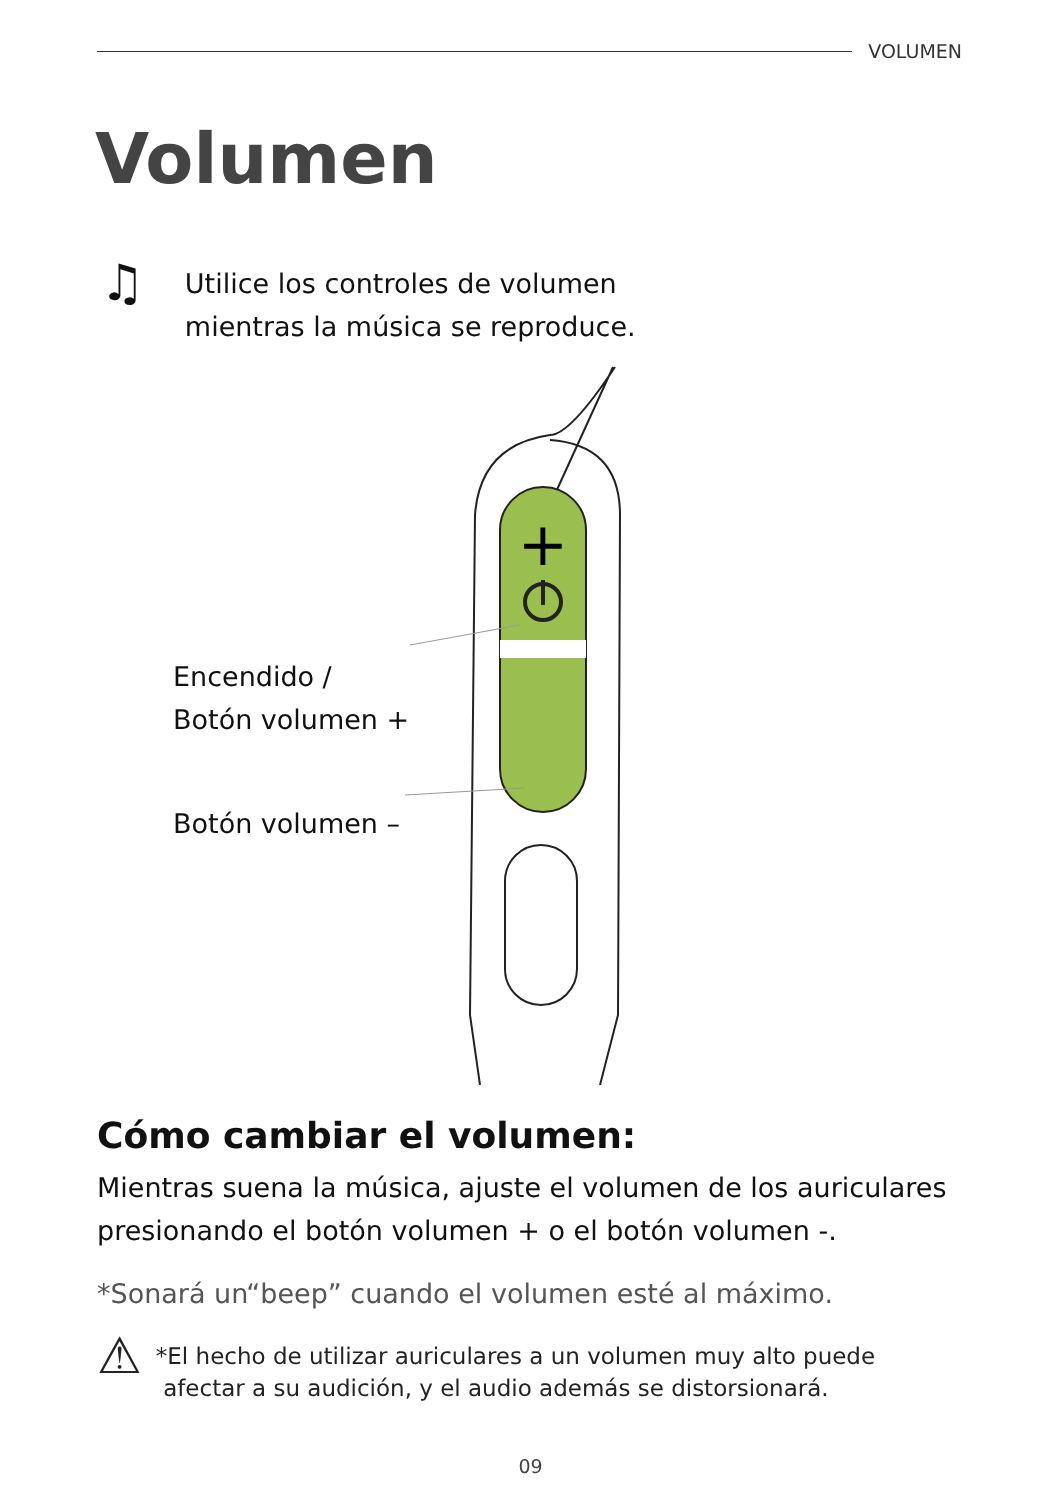VOLUMEN
Volumen
♫
Utilice los controles de volumen
mientras la música se reproduce.
+
Encendido /
Botón volumen +
Botón volumen –
Cómo cambiar el volumen:
Mientras suena la música, ajuste el volumen de los auriculares presionando el botón volumen + o el botón volumen -.
*Sonará un“beep” cuando el volumen esté al máximo.
⚠
*El hecho de utilizar auriculares a un volumen muy alto puede
afectar a su audición, y el audio además se distorsionará.
09